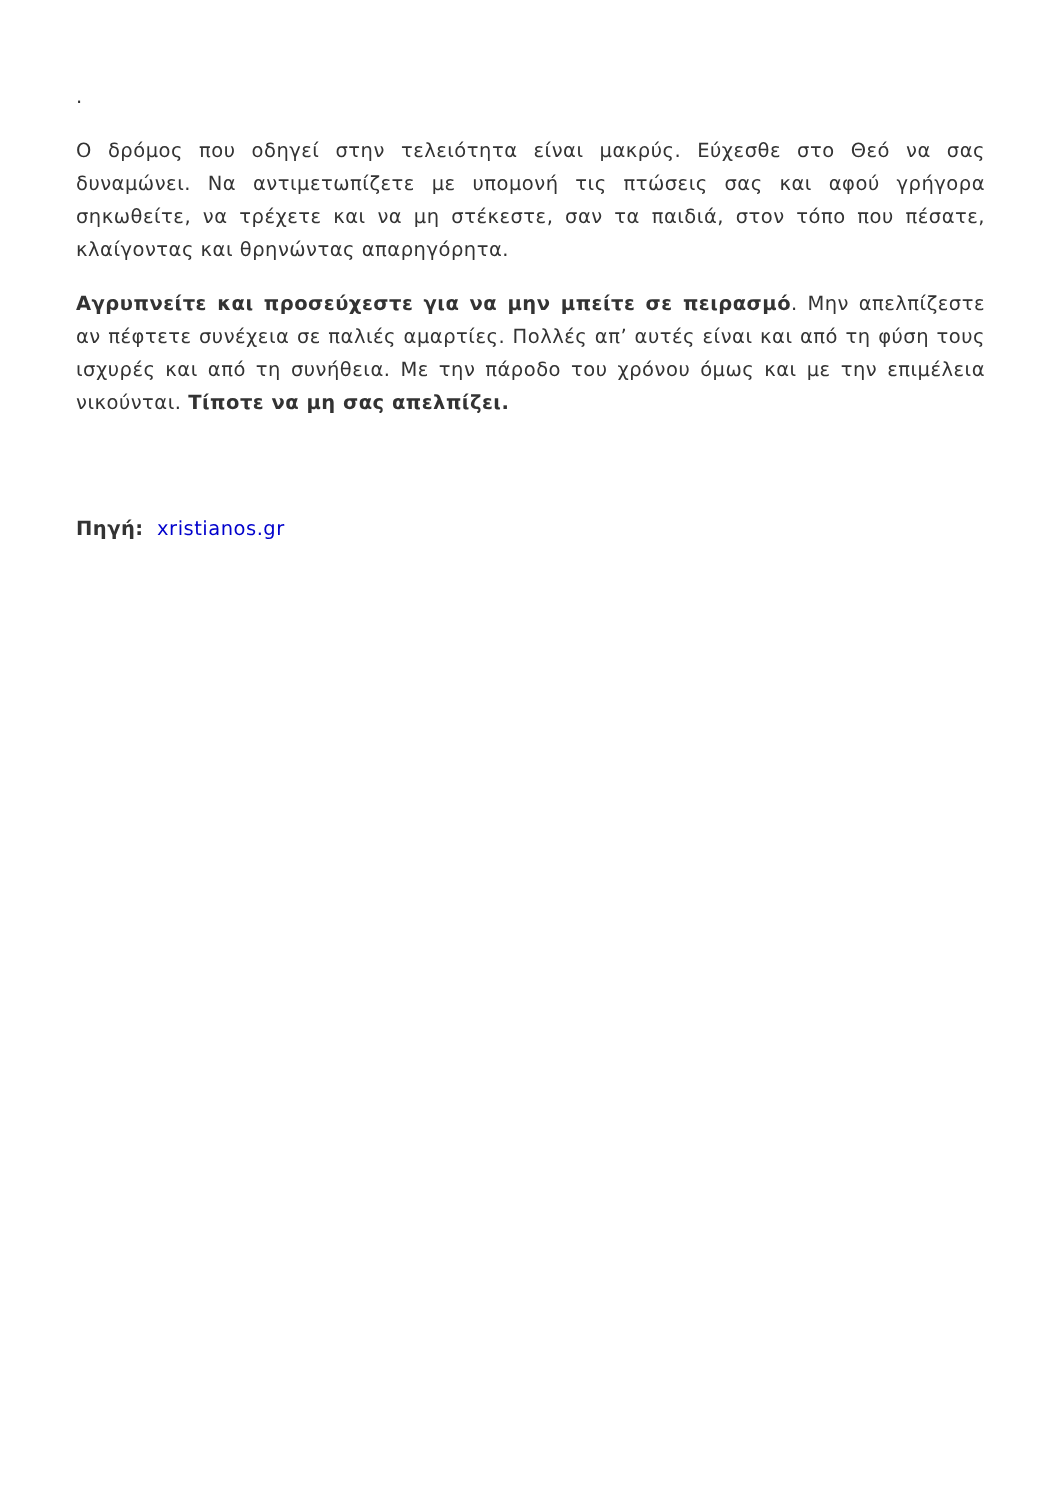.
Ο δρόμος που οδηγεί στην τελειότητα είναι μακρύς. Εύχεσθε στο Θεό να σας δυναμώνει. Να αντιμετωπίζετε με υπομονή τις πτώσεις σας και αφού γρήγορα σηκωθείτε, να τρέχετε και να μη στέκεστε, σαν τα παιδιά, στον τόπο που πέσατε, κλαίγοντας και θρηνώντας απαρηγόρητα.
Αγρυπνείτε και προσεύχεστε για να μην μπείτε σε πειρασμό. Μην απελπίζεστε αν πέφτετε συνέχεια σε παλιές αμαρτίες. Πολλές απ’ αυτές είναι και από τη φύση τους ισχυρές και από τη συνήθεια. Με την πάροδο του χρόνου όμως και με την επιμέλεια νικούνται. Τίποτε να μη σας απελπίζει.
Πηγή: xristianos.gr